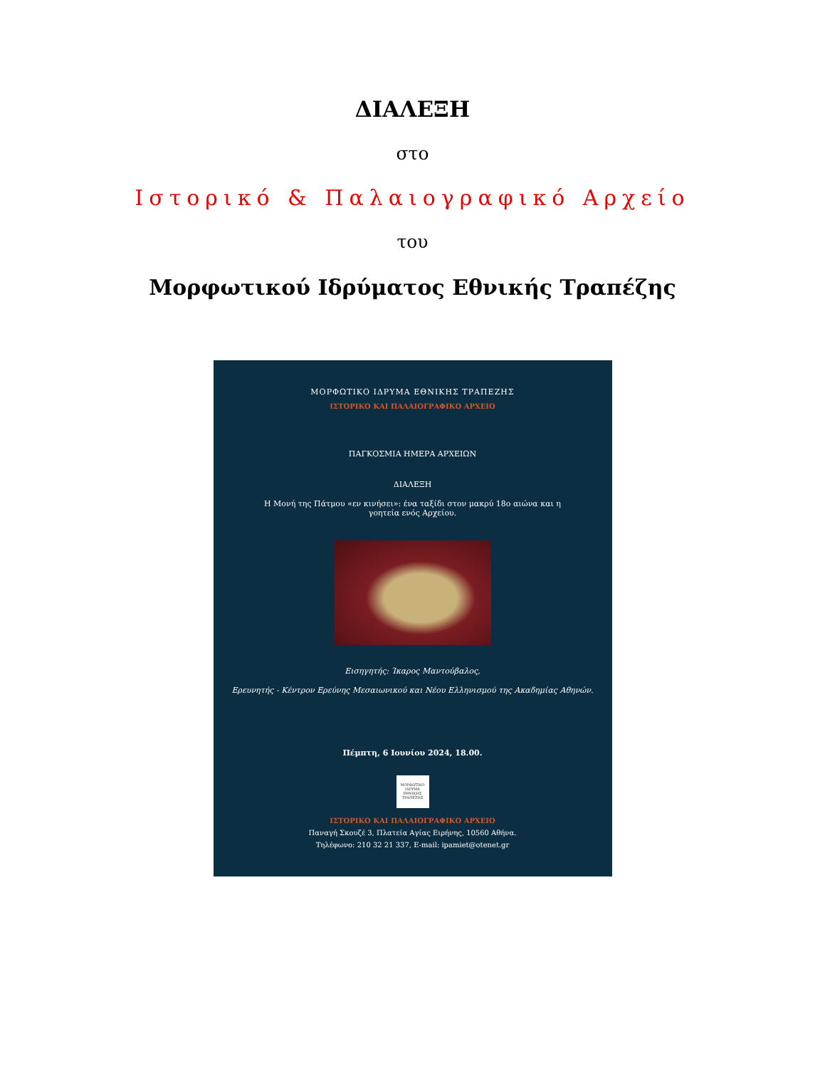ΔΙΑΛΕΞΗ
στο
Ιστορικό & Παλαιογραφικό Αρχείο
του
Μορφωτικού Ιδρύματος Εθνικής Τραπέζης
ΜΟΡΦΩΤΙΚΟ ΙΔΡΥΜΑ ΕΘΝΙΚΗΣ ΤΡΑΠΕΖΗΣ
ΙΣΤΟΡΙΚΟ ΚΑΙ ΠΑΛΑΙΟΓΡΑΦΙΚΟ ΑΡΧΕΙΟ
ΠΑΓΚΟΣΜΙΑ ΗΜΕΡΑ ΑΡΧΕΙΩΝ
ΔΙΑΛΕΞΗ
Η Μονή της Πάτμου «εν κινήσει»: ένα ταξίδι στον μακρύ 18ο αιώνα και η γοητεία ενός Αρχείου.
Εισηγητής: Ίκαρος Μαντούβαλος,
Ερευνητής - Κέντρον Ερεύνης Μεσαιωνικού και Νέου Ελληνισμού της Ακαδημίας Αθηνών.
Πέμπτη, 6 Ιουνίου 2024, 18.00.
ΜΟΡΦΩΤΙΚΟ ΙΔΡΥΜΑ ΕΘΝΙΚΗΣ ΤΡΑΠΕΖΗΣ
ΙΣΤΟΡΙΚΟ ΚΑΙ ΠΑΛΑΙΟΓΡΑΦΙΚΟ ΑΡΧΕΙΟ
Παναγή Σκουζέ 3, Πλατεία Αγίας Ειρήνης, 10560 Αθήνα.
Τηλέφωνο: 210 32 21 337, E-mail: ipamiet@otenet.gr